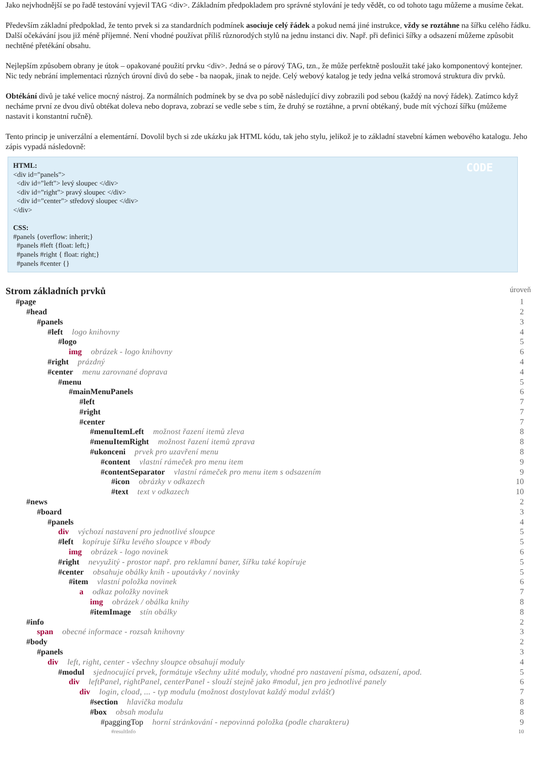Jako nejvhodnější se po řadě testování vyjevil TAG <div>. Základním předpokladem pro správné stylování je tedy vědět, co od tohoto tagu můžeme a musíme čekat.
Především základní předpoklad, že tento prvek si za standardních podmínek asociuje celý řádek a pokud nemá jiné instrukce, vždy se roztáhne na šířku celého řádku. Další očekávání jsou již méně příjemné. Není vhodné používat příliš různorodých stylů na jednu instanci div. Např. při definici šířky a odsazení můžeme způsobit nechtěné přetékání obsahu.
Nejlepším způsobem obrany je útok – opakované použití prvku <div>. Jedná se o párový TAG, tzn., že může perfektně posloužit také jako komponentový kontejner. Nic tedy nebrání implementaci různých úrovní divů do sebe - ba naopak, jinak to nejde. Celý webový katalog je tedy jedna velká stromová struktura div prvků.
Obtékání divů je také velice mocný nástroj. Za normálních podmínek by se dva po sobě následující divy zobrazili pod sebou (každý na nový řádek). Zatímco když necháme první ze dvou divů obtékat doleva nebo doprava, zobrazí se vedle sebe s tím, že druhý se roztáhne, a první obtékaný, bude mít výchozí šířku (můžeme nastavit i konstantní ručně).
Tento princip je univerzální a elementární. Dovolil bych si zde ukázku jak HTML kódu, tak jeho stylu, jelikož je to základní stavební kámen webového katalogu. Jeho zápis vypadá následovně:
CODE HTML:
<div id="panels">
<div id="left"> levý sloupec </div>
<div id="right"> pravý sloupec </div>
<div id="center"> středový sloupec </div>
</div>
CSS:
#panels {overflow: inherit;}
#panels #left {float: left;}
#panels #right { float: right;}
#panels #center {}
Strom základních prvků úroveň
#page 1
#head 2
#panels 3
#left logo knihovny 4
#logo 5
img obrázek - logo knihovny 6
#right prázdný 4
#center menu zarovnané doprava 4
#menu 5
#mainMenuPanels 6
#left 7
#right 7
#center 7
#menuItemLeft možnost řazení itemů zleva 8
#menuItemRight možnost řazení itemů zprava 8
#ukonceni prvek pro uzavření menu 8
#content vlastní rámeček pro menu item 9
#contentSeparator vlastní rámeček pro menu item s odsazením 9
#icon obrázky v odkazech 10
#text text v odkazech 10
#news 2
#board 3
#panels 4
div výchozí nastavení pro jednotlivé sloupce 5
#left kopíruje šířku levého sloupce v #body 5
img obrázek - logo novinek 6
#right nevyužitý - prostor např. pro reklamní baner, šířku také kopíruje 5
#center obsahuje obálky knih - upoutávky / novinky 5
#item vlastní položka novinek 6
a odkaz položky novinek 7
img obrázek / obálka knihy 8
#itemImage stín obálky 8
#info 2
span obecné informace - rozsah knihovny 3
#body 2
#panels 3
div left, right, center - všechny sloupce obsahují moduly 4
#modul sjednocující prvek, formátuje všechny užité moduly, vhodné pro nastavení písma, odsazení, apod. 5
div leftPanel, rightPanel, centerPanel - slouží stejně jako #modul, jen pro jednotlivé panely 6
div login, cload, ... - typ modulu (možnost dostylovat každý modul zvlášť) 7
#section hlavička modulu 8
#box obsah modulu 8
#paggingTop horní stránkování - nepovinná položka (podle charakteru) 9
#resultInfo 10